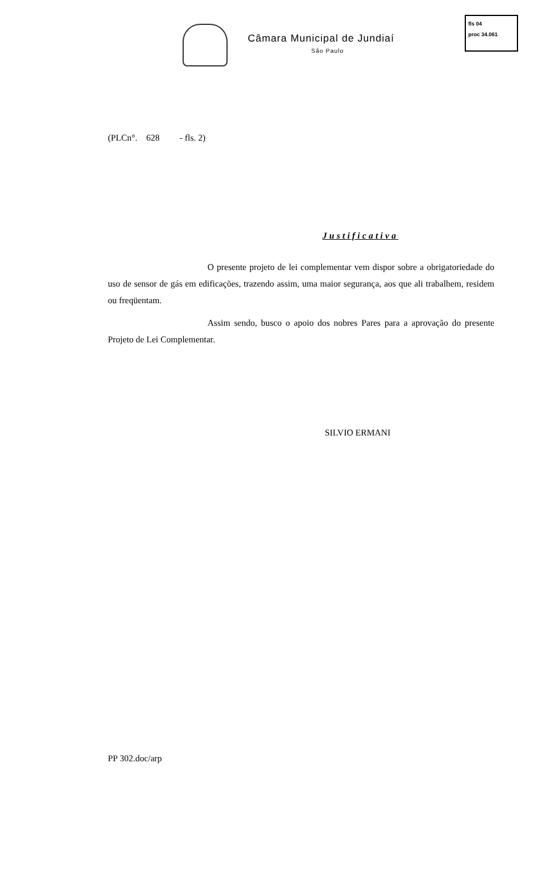Câmara Municipal de Jundiaí
São Paulo
fls 04
proc 34.061
(PLCn°. 628 - fls. 2)
Justificativa
O presente projeto de lei complementar vem dispor sobre a obrigatoriedade do uso de sensor de gás em edificações, trazendo assim, uma maior segurança, aos que ali trabalhem, residem ou freqüentam.
Assim sendo, busco o apoio dos nobres Pares para a aprovação do presente Projeto de Lei Complementar.
SILVIO ERMANI
PP 302.doc/arp